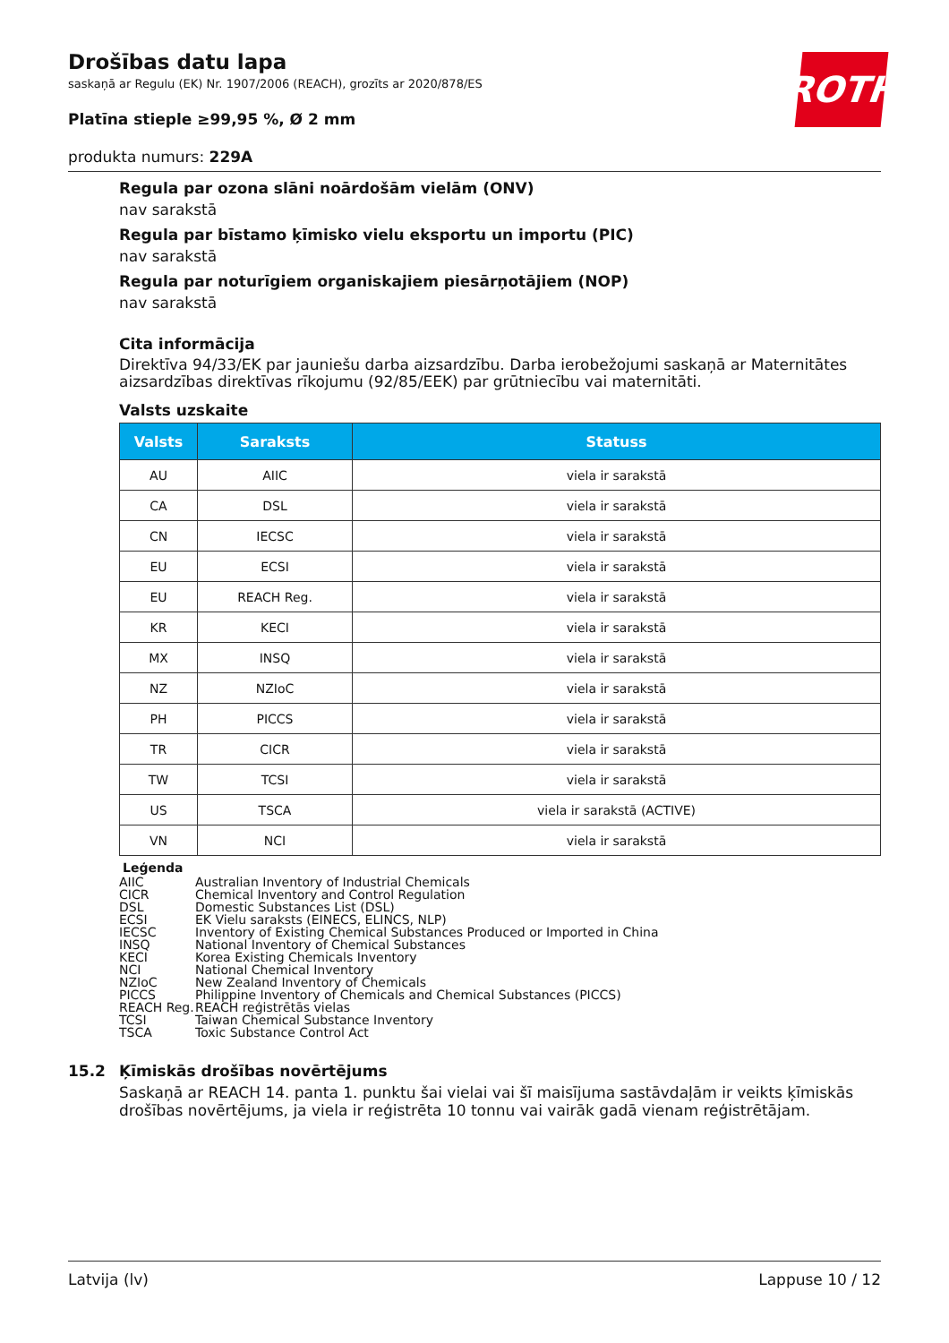ROTH
Drošības datu lapa
saskaņā ar Regulu (EK) Nr. 1907/2006 (REACH), grozīts ar 2020/878/ES
Platīna stieple ≥99,95 %, Ø 2 mm
produkta numurs: 229A
Regula par ozona slāni noārdošām vielām (ONV)
nav sarakstā
Regula par bīstamo ķīmisko vielu eksportu un importu (PIC)
nav sarakstā
Regula par noturīgiem organiskajiem piesārņotājiem (NOP)
nav sarakstā
Cita informācija
Direktīva 94/33/EK par jauniešu darba aizsardzību. Darba ierobežojumi saskaņā ar Maternitātes aizsardzības direktīvas rīkojumu (92/85/EEK) par grūtniecību vai maternitāti.
Valsts uzskaite
| Valsts | Saraksts | Statuss |
| --- | --- | --- |
| AU | AIIC | viela ir sarakstā |
| CA | DSL | viela ir sarakstā |
| CN | IECSC | viela ir sarakstā |
| EU | ECSI | viela ir sarakstā |
| EU | REACH Reg. | viela ir sarakstā |
| KR | KECI | viela ir sarakstā |
| MX | INSQ | viela ir sarakstā |
| NZ | NZIoC | viela ir sarakstā |
| PH | PICCS | viela ir sarakstā |
| TR | CICR | viela ir sarakstā |
| TW | TCSI | viela ir sarakstā |
| US | TSCA | viela ir sarakstā (ACTIVE) |
| VN | NCI | viela ir sarakstā |
Leģenda
AIIC Australian Inventory of Industrial Chemicals
CICR Chemical Inventory and Control Regulation
DSL Domestic Substances List (DSL)
ECSI EK Vielu saraksts (EINECS, ELINCS, NLP)
IECSC Inventory of Existing Chemical Substances Produced or Imported in China
INSQ National Inventory of Chemical Substances
KECI Korea Existing Chemicals Inventory
NCI National Chemical Inventory
NZIoC New Zealand Inventory of Chemicals
PICCS Philippine Inventory of Chemicals and Chemical Substances (PICCS)
REACH Reg. REACH reģistrētās vielas
TCSI Taiwan Chemical Substance Inventory
TSCA Toxic Substance Control Act
15.2 Ķīmiskās drošības novērtējums
Saskaņā ar REACH 14. panta 1. punktu šai vielai vai šī maisījuma sastāvdaļām ir veikts ķīmiskās drošības novērtējums, ja viela ir reģistrēta 10 tonnu vai vairāk gadā vienam reģistrētājam.
Latvija (lv) Lappuse 10 / 12